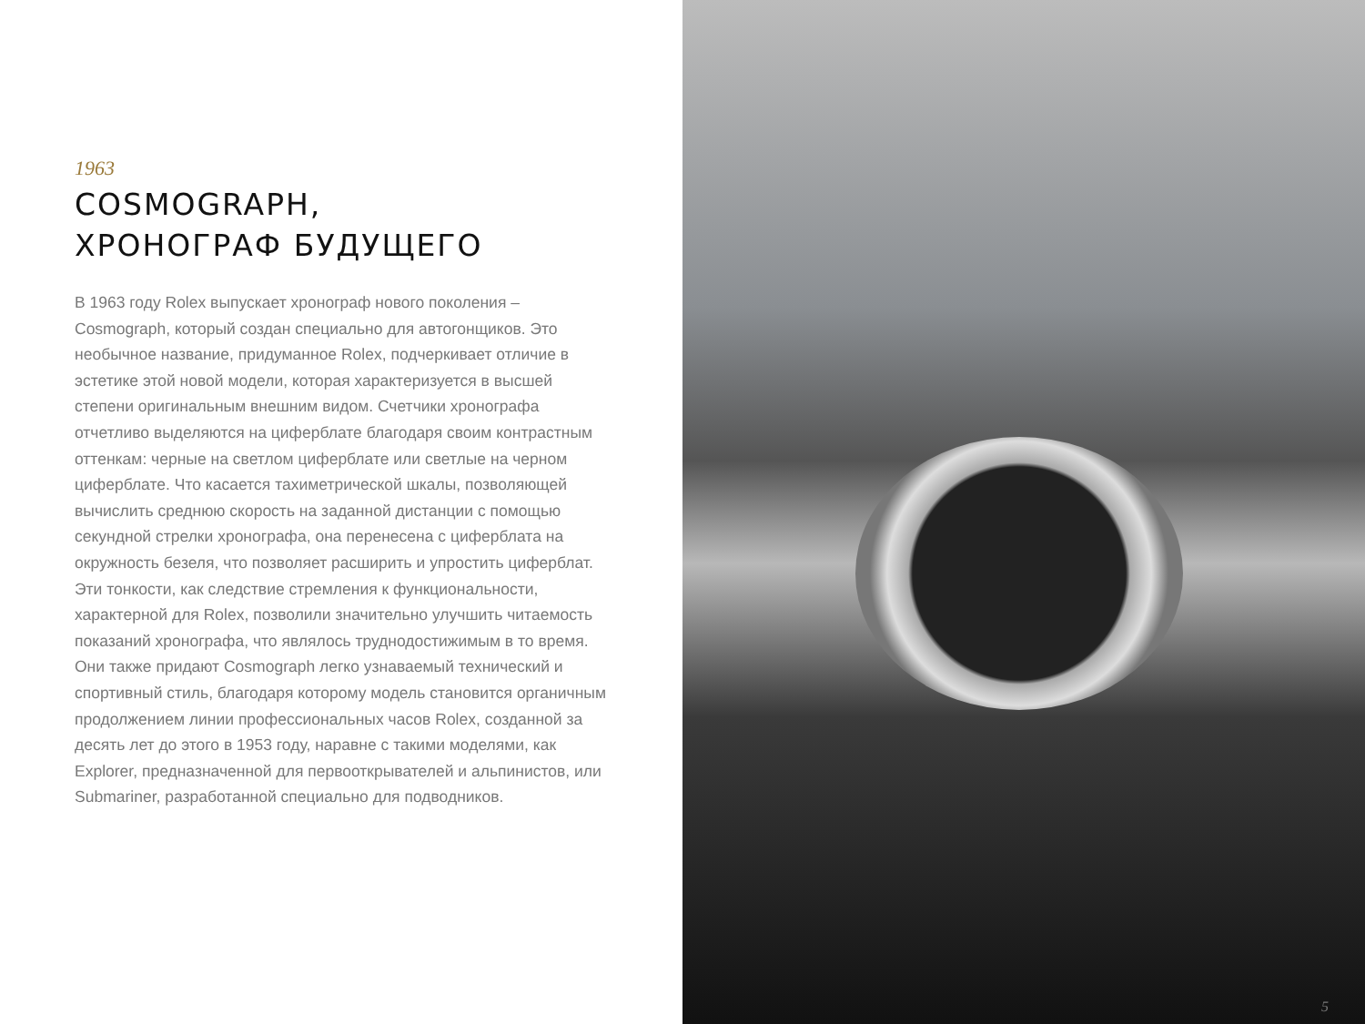1963
COSMOGRAPH,
ХРОНОГРАФ БУДУЩЕГО
В 1963 году Rolex выпускает хронограф нового поколения – Cosmograph, который создан специально для автогонщиков. Это необычное название, придуманное Rolex, подчеркивает отличие в эстетике этой новой модели, которая характеризуется в высшей степени оригинальным внешним видом. Счетчики хронографа отчетливо выделяются на циферблате благодаря своим контрастным оттенкам: черные на светлом циферблате или светлые на черном циферблате. Что касается тахиметрической шкалы, позволяющей вычислить среднюю скорость на заданной дистанции с помощью секундной стрелки хронографа, она перенесена с циферблата на окружность безеля, что позволяет расширить и упростить циферблат. Эти тонкости, как следствие стремления к функциональности, характерной для Rolex, позволили значительно улучшить читаемость показаний хронографа, что являлось труднодостижимым в то время. Они также придают Cosmograph легко узнаваемый технический и спортивный стиль, благодаря которому модель становится органичным продолжением линии профессиональных часов Rolex, созданной за десять лет до этого в 1953 году, наравне с такими моделями, как Explorer, предназначенной для первооткрывателей и альпинистов, или Submariner, разработанной специально для подводников.
5